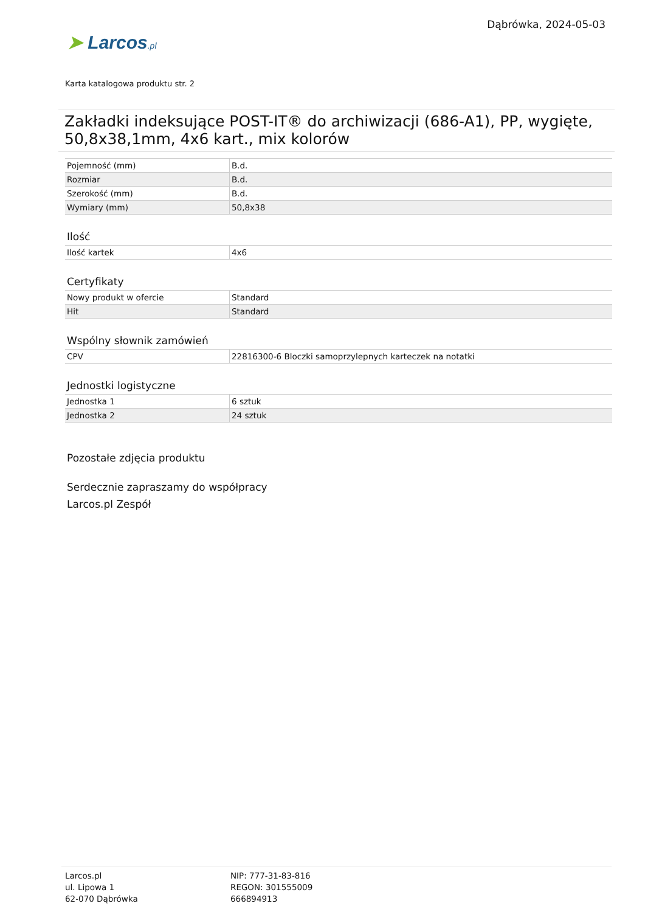➤ Larcos.pl
Dąbrówka, 2024-05-03
Karta katalogowa produktu str. 2
Zakładki indeksujące POST-IT® do archiwizacji (686-A1), PP, wygięte, 50,8x38,1mm, 4x6 kart., mix kolorów
| Pojemność (mm) | B.d. |
| Rozmiar | B.d. |
| Szerokość (mm) | B.d. |
| Wymiary (mm) | 50,8x38 |
Ilość
| Ilość kartek | 4x6 |
Certyfikaty
| Nowy produkt w ofercie | Standard |
| Hit | Standard |
Wspólny słownik zamówień
| CPV | 22816300-6 Bloczki samoprzylepnych karteczek na notatki |
Jednostki logistyczne
| Jednostka 1 | 6 sztuk |
| Jednostka 2 | 24 sztuk |
Pozostałe zdjęcia produktu
Serdecznie zapraszamy do współpracy
Larcos.pl Zespół
Larcos.pl
ul. Lipowa 1
62-070 Dąbrówka
NIP: 777-31-83-816
REGON: 301555009
666894913